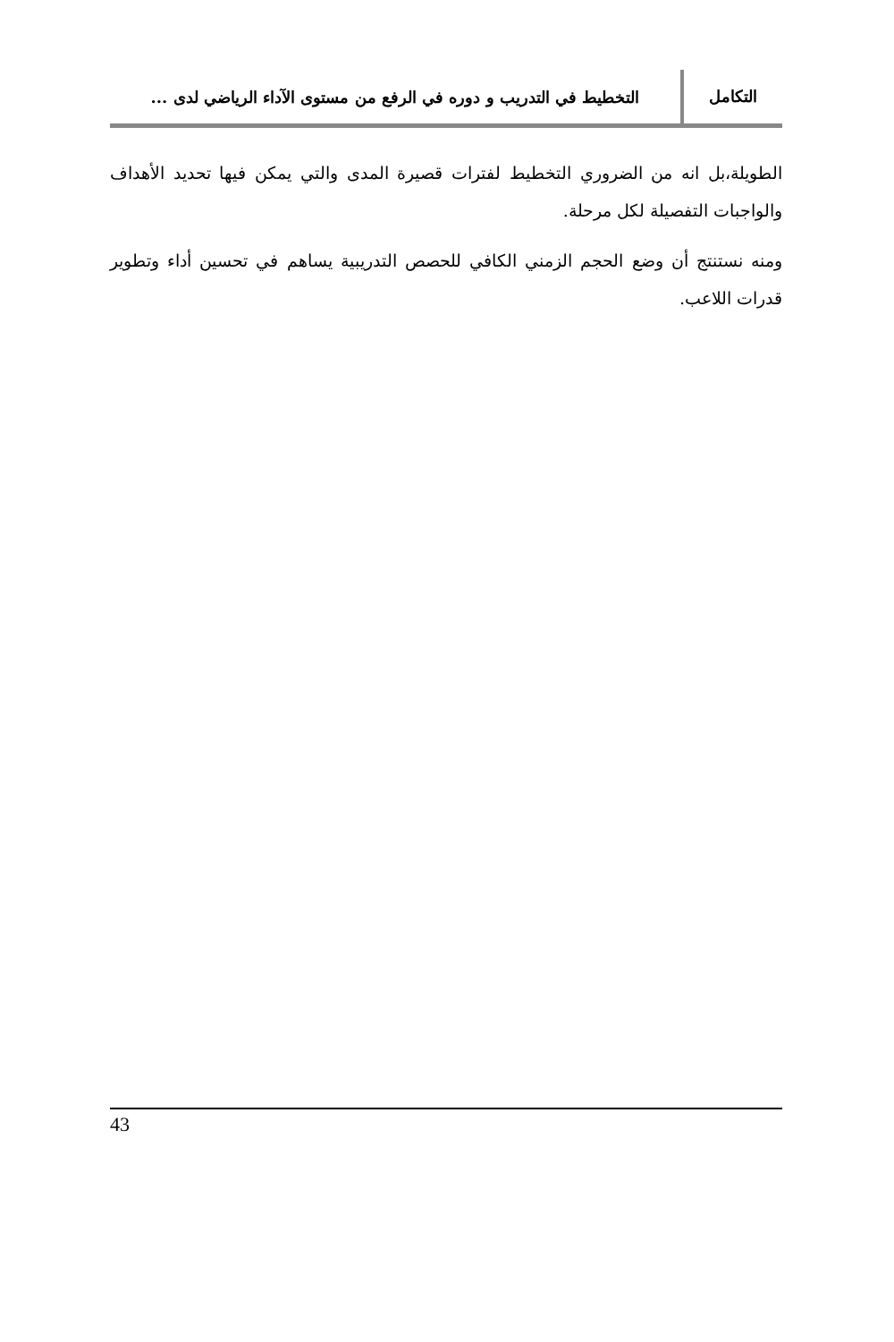التكامل
التخطيط في التدريب و دوره في الرفع من مستوى الآداء الرياضي لدى ...
الطويلة،بل انه من الضروري التخطيط لفترات قصيرة المدى والتي يمكن فيها تحديد الأهداف والواجبات التفصيلة لكل مرحلة.
ومنه نستنتج أن وضع الحجم الزمني الكافي للحصص التدريبية يساهم في تحسين أداء وتطوير قدرات اللاعب.
43